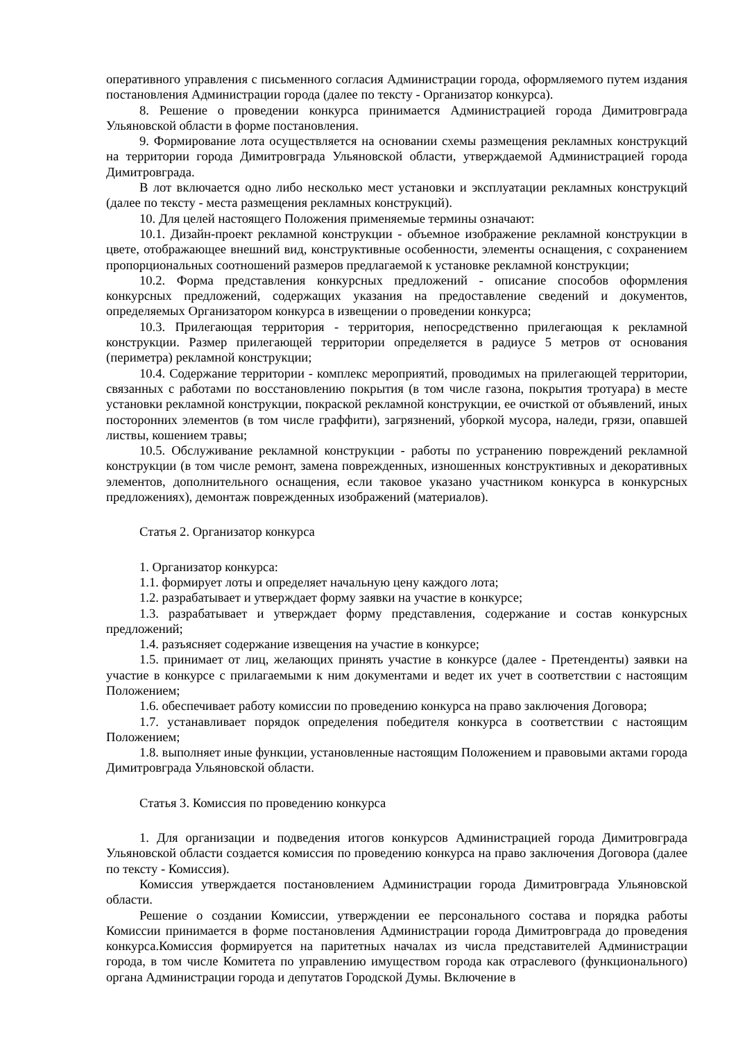оперативного управления с письменного согласия Администрации города, оформляемого путем издания постановления Администрации города (далее по тексту - Организатор конкурса).
8. Решение о проведении конкурса принимается Администрацией города Димитровграда Ульяновской области в форме постановления.
9. Формирование лота осуществляется на основании схемы размещения рекламных конструкций на территории города Димитровграда Ульяновской области, утверждаемой Администрацией города Димитровграда.
В лот включается одно либо несколько мест установки и эксплуатации рекламных конструкций (далее по тексту - места размещения рекламных конструкций).
10. Для целей настоящего Положения применяемые термины означают:
10.1. Дизайн-проект рекламной конструкции - объемное изображение рекламной конструкции в цвете, отображающее внешний вид, конструктивные особенности, элементы оснащения, с сохранением пропорциональных соотношений размеров предлагаемой к установке рекламной конструкции;
10.2. Форма представления конкурсных предложений - описание способов оформления конкурсных предложений, содержащих указания на предоставление сведений и документов, определяемых Организатором конкурса в извещении о проведении конкурса;
10.3. Прилегающая территория - территория, непосредственно прилегающая к рекламной конструкции. Размер прилегающей территории определяется в радиусе 5 метров от основания (периметра) рекламной конструкции;
10.4. Содержание территории - комплекс мероприятий, проводимых на прилегающей территории, связанных с работами по восстановлению покрытия (в том числе газона, покрытия тротуара) в месте установки рекламной конструкции, покраской рекламной конструкции, ее очисткой от объявлений, иных посторонних элементов (в том числе граффити), загрязнений, уборкой мусора, наледи, грязи, опавшей листвы, кошением травы;
10.5. Обслуживание рекламной конструкции - работы по устранению повреждений рекламной конструкции (в том числе ремонт, замена поврежденных, изношенных конструктивных и декоративных элементов, дополнительного оснащения, если таковое указано участником конкурса в конкурсных предложениях), демонтаж поврежденных изображений (материалов).
Статья 2. Организатор конкурса
1. Организатор конкурса:
1.1. формирует лоты и определяет начальную цену каждого лота;
1.2. разрабатывает и утверждает форму заявки на участие в конкурсе;
1.3. разрабатывает и утверждает форму представления, содержание и состав конкурсных предложений;
1.4. разъясняет содержание извещения на участие в конкурсе;
1.5. принимает от лиц, желающих принять участие в конкурсе (далее - Претенденты) заявки на участие в конкурсе с прилагаемыми к ним документами и ведет их учет в соответствии с настоящим Положением;
1.6. обеспечивает работу комиссии по проведению конкурса на право заключения Договора;
1.7. устанавливает порядок определения победителя конкурса в соответствии с настоящим Положением;
1.8. выполняет иные функции, установленные настоящим Положением и правовыми актами города Димитровграда Ульяновской области.
Статья 3. Комиссия по проведению конкурса
1. Для организации и подведения итогов конкурсов Администрацией города Димитровграда Ульяновской области создается комиссия по проведению конкурса на право заключения Договора (далее по тексту - Комиссия).
Комиссия утверждается постановлением Администрации города Димитровграда Ульяновской области.
Решение о создании Комиссии, утверждении ее персонального состава и порядка работы Комиссии принимается в форме постановления Администрации города Димитровграда до проведения конкурса.Комиссия формируется на паритетных началах из числа представителей Администрации города, в том числе Комитета по управлению имуществом города как отраслевого (функционального) органа Администрации города и депутатов Городской Думы. Включение в